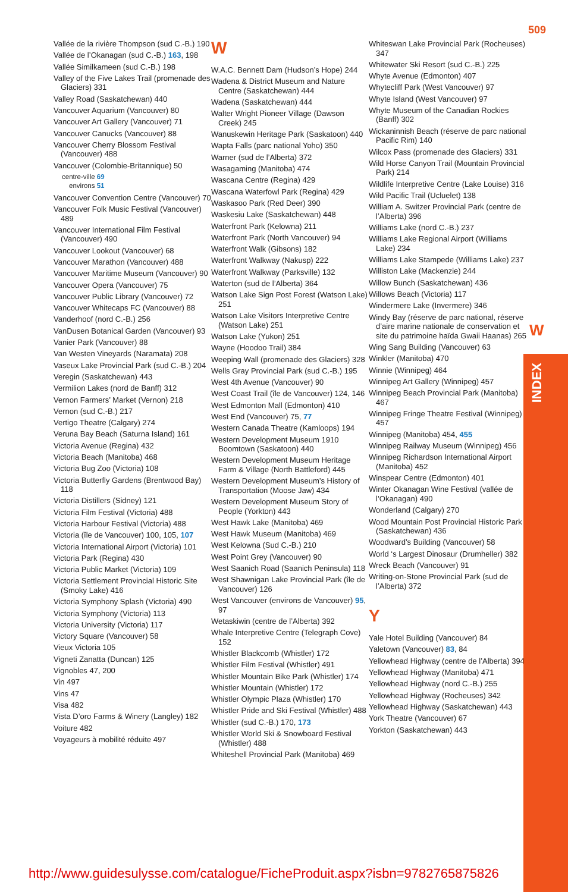509
W
INDEX
Vallée de la rivière Thompson (sud C.-B.) 190
Vallée de l’Okanagan (sud C.-B.) 163, 198
Vallée Similkameen (sud C.-B.) 198
Valley of the Five Lakes Trail (promenade des Glaciers) 331
Valley Road (Saskatchewan) 440
Vancouver Aquarium (Vancouver) 80
Vancouver Art Gallery (Vancouver) 71
Vancouver Canucks (Vancouver) 88
Vancouver Cherry Blossom Festival (Vancouver) 488
Vancouver (Colombie-Britannique) 50
centre-ville 69
environs 51
Vancouver Convention Centre (Vancouver) 70
Vancouver Folk Music Festival (Vancouver) 489
Vancouver International Film Festival (Vancouver) 490
Vancouver Lookout (Vancouver) 68
Vancouver Marathon (Vancouver) 488
Vancouver Maritime Museum (Vancouver) 90
Vancouver Opera (Vancouver) 75
Vancouver Public Library (Vancouver) 72
Vancouver Whitecaps FC (Vancouver) 88
Vanderhoof (nord C.-B.) 256
VanDusen Botanical Garden (Vancouver) 93
Vanier Park (Vancouver) 88
Van Westen Vineyards (Naramata) 208
Vaseux Lake Provincial Park (sud C.-B.) 204
Veregin (Saskatchewan) 443
Vermilion Lakes (nord de Banff) 312
Vernon Farmers’ Market (Vernon) 218
Vernon (sud C.-B.) 217
Vertigo Theatre (Calgary) 274
Veruna Bay Beach (Saturna Island) 161
Victoria Avenue (Regina) 432
Victoria Beach (Manitoba) 468
Victoria Bug Zoo (Victoria) 108
Victoria Butterfly Gardens (Brentwood Bay) 118
Victoria Distillers (Sidney) 121
Victoria Film Festival (Victoria) 488
Victoria Harbour Festival (Victoria) 488
Victoria (île de Vancouver) 100, 105, 107
Victoria International Airport (Victoria) 101
Victoria Park (Regina) 430
Victoria Public Market (Victoria) 109
Victoria Settlement Provincial Historic Site (Smoky Lake) 416
Victoria Symphony Splash (Victoria) 490
Victoria Symphony (Victoria) 113
Victoria University (Victoria) 117
Victory Square (Vancouver) 58
Vieux Victoria 105
Vigneti Zanatta (Duncan) 125
Vignobles 47, 200
Vin 497
Vins 47
Visa 482
Vista D’oro Farms & Winery (Langley) 182
Voiture 482
Voyageurs à mobilité réduite 497
W
W.A.C. Bennett Dam (Hudson’s Hope) 244
Wadena & District Museum and Nature Centre (Saskatchewan) 444
Wadena (Saskatchewan) 444
Walter Wright Pioneer Village (Dawson Creek) 245
Wanuskewin Heritage Park (Saskatoon) 440
Wapta Falls (parc national Yoho) 350
Warner (sud de l’Alberta) 372
Wasagaming (Manitoba) 474
Wascana Centre (Regina) 429
Wascana Waterfowl Park (Regina) 429
Waskasoo Park (Red Deer) 390
Waskesiu Lake (Saskatchewan) 448
Waterfront Park (Kelowna) 211
Waterfront Park (North Vancouver) 94
Waterfront Walk (Gibsons) 182
Waterfront Walkway (Nakusp) 222
Waterfront Walkway (Parksville) 132
Waterton (sud de l’Alberta) 364
Watson Lake Sign Post Forest (Watson Lake) 251
Watson Lake Visitors Interpretive Centre (Watson Lake) 251
Watson Lake (Yukon) 251
Wayne (Hoodoo Trail) 384
Weeping Wall (promenade des Glaciers) 328
Wells Gray Provincial Park (sud C.-B.) 195
West 4th Avenue (Vancouver) 90
West Coast Trail (île de Vancouver) 124, 146
West Edmonton Mall (Edmonton) 410
West End (Vancouver) 75, 77
Western Canada Theatre (Kamloops) 194
Western Development Museum 1910 Boomtown (Saskatoon) 440
Western Development Museum Heritage Farm & Village (North Battleford) 445
Western Development Museum’s History of Transportation (Moose Jaw) 434
Western Development Museum Story of People (Yorkton) 443
West Hawk Lake (Manitoba) 469
West Hawk Museum (Manitoba) 469
West Kelowna (Sud C.-B.) 210
West Point Grey (Vancouver) 90
West Saanich Road (Saanich Peninsula) 118
West Shawnigan Lake Provincial Park (île de Vancouver) 126
West Vancouver (environs de Vancouver) 95, 97
Wetaskiwin (centre de l’Alberta) 392
Whale Interpretive Centre (Telegraph Cove) 152
Whistler Blackcomb (Whistler) 172
Whistler Film Festival (Whistler) 491
Whistler Mountain Bike Park (Whistler) 174
Whistler Mountain (Whistler) 172
Whistler Olympic Plaza (Whistler) 170
Whistler Pride and Ski Festival (Whistler) 488
Whistler (sud C.-B.) 170, 173
Whistler World Ski & Snowboard Festival (Whistler) 488
Whiteshell Provincial Park (Manitoba) 469
Whiteswan Lake Provincial Park (Rocheuses) 347
Whitewater Ski Resort (sud C.-B.) 225
Whyte Avenue (Edmonton) 407
Whytecliff Park (West Vancouver) 97
Whyte Island (West Vancouver) 97
Whyte Museum of the Canadian Rockies (Banff) 302
Wickaninnish Beach (réserve de parc national Pacific Rim) 140
Wilcox Pass (promenade des Glaciers) 331
Wild Horse Canyon Trail (Mountain Provincial Park) 214
Wildlife Interpretive Centre (Lake Louise) 316
Wild Pacific Trail (Ucluelet) 138
William A. Switzer Provincial Park (centre de l’Alberta) 396
Williams Lake (nord C.-B.) 237
Williams Lake Regional Airport (Williams Lake) 234
Williams Lake Stampede (Williams Lake) 237
Williston Lake (Mackenzie) 244
Willow Bunch (Saskatchewan) 436
Willows Beach (Victoria) 117
Windermere Lake (Invermere) 346
Windy Bay (réserve de parc national, réserve d’aire marine nationale de conservation et site du patrimoine haïda Gwaii Haanas) 265
Wing Sang Building (Vancouver) 63
Winkler (Manitoba) 470
Winnie (Winnipeg) 464
Winnipeg Art Gallery (Winnipeg) 457
Winnipeg Beach Provincial Park (Manitoba) 467
Winnipeg Fringe Theatre Festival (Winnipeg) 457
Winnipeg (Manitoba) 454, 455
Winnipeg Railway Museum (Winnipeg) 456
Winnipeg Richardson International Airport (Manitoba) 452
Winspear Centre (Edmonton) 401
Winter Okanagan Wine Festival (vallée de l’Okanagan) 490
Wonderland (Calgary) 270
Wood Mountain Post Provincial Historic Park (Saskatchewan) 436
Woodward’s Building (Vancouver) 58
World ‘s Largest Dinosaur (Drumheller) 382
Wreck Beach (Vancouver) 91
Writing-on-Stone Provincial Park (sud de l’Alberta) 372
Y
Yale Hotel Building (Vancouver) 84
Yaletown (Vancouver) 83, 84
Yellowhead Highway (centre de l’Alberta) 394
Yellowhead Highway (Manitoba) 471
Yellowhead Highway (nord C.-B.) 255
Yellowhead Highway (Rocheuses) 342
Yellowhead Highway (Saskatchewan) 443
York Theatre (Vancouver) 67
Yorkton (Saskatchewan) 443
http://www.guidesulysse.com/catalogue/FicheProduit.aspx?isbn=9782765875826